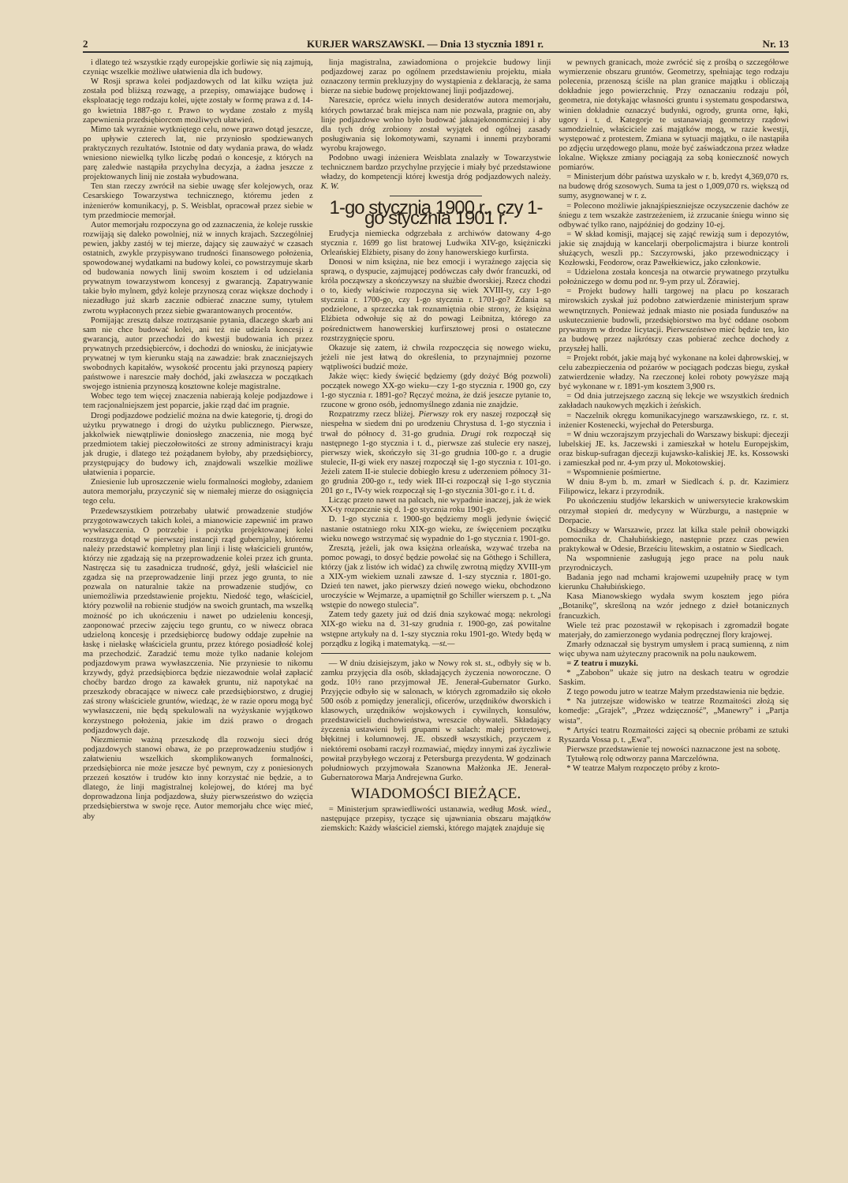2 KURJER WARSZAWSKI. — Dnia 13 stycznia 1891 r. Nr. 13
i dlatego też wszystkie rządy europejskie gorliwie się nią zajmują, czyniąc wszelkie możliwe ułatwienia dla ich budowy.
W Rosji sprawa kolei podjazdowych od lat kilku wzięta już została pod bliższą rozwagę, a przepisy, omawiające budowę i eksploatację tego rodzaju kolei, ujęte zostały w formę prawa z d. 14-go kwietnia 1887-go r. Prawo to wydane zostało z myślą zapewnienia przedsiębiorcom możliwych ułatwień.
Mimo tak wyraźnie wytkniętego celu, nowe prawo dotąd jeszcze, po upływie czterech lat, nie przyniosło spodziewanych praktycznych rezultatów. Istotnie od daty wydania prawa, do władz wniesiono niewielką tylko liczbę podań o koncesje, z których na parę zaledwie nastąpiła przychylna decyzja, a żadna jeszcze z projektowanych linij nie została wybudowana.
Ten stan rzeczy zwrócił na siebie uwagę sfer kolejowych, oraz Cesarskiego Towarzystwa technicznego, któremu jeden z inżenierów komunikacyj, p. S. Weisblat, opracował przez siebie w tym przedmiocie memorjał.
Autor memorjału rozpoczyna go od zaznaczenia, że koleje russkie rozwijają się daleko powolniej, niż w innych krajach. Szczególniej pewien, jakby zastój w tej mierze, dający się zauważyć w czasach ostatnich, zwykle przypisywano trudności finansowego położenia, spowodowanej wydatkami na budowy kolei, co powstrzymuje skarb od budowania nowych linij swoim kosztem i od udzielania prywatnym towarzystwom koncesyj z gwarancją. Zapatrywanie takie było mylnem, gdyż koleje przynoszą coraz większe dochody i niezadługo już skarb zacznie odbierać znaczne sumy, tytułem zwrotu wypłaconych przez siebie gwarantowanych procentów.
Pomijając zresztą dalsze roztrząsanie pytania, dlaczego skarb ani sam nie chce budować kolei, ani też nie udziela koncesji z gwarancją, autor przechodzi do kwestji budowania ich przez prywatnych przedsiębierców, i dochodzi do wniosku, że inicjatywie prywatnej w tym kierunku stają na zawadzie: brak znaczniejszych swobodnych kapitałów, wysokość procentu jaki przynoszą papiery państwowe i nareszcie mały dochód, jaki zwłaszcza w początkach swojego istnienia przynoszą kosztowne koleje magistralne.
Wobec tego tem więcej znaczenia nabierają koleje podjazdowe i tem racjonalniejszem jest poparcie, jakie rząd dać im pragnie.
Drogi podjazdowe podzielić można na dwie kategorie, tj. drogi do użytku prywatnego i drogi do użytku publicznego. Pierwsze, jakkolwiek niewątpliwie doniosłego znaczenia, nie mogą być przedmiotem takiej pieczołowitości ze strony administracyi kraju jak drugie, i dlatego też pożądanem byłoby, aby przedsiębiorcy, przystępujący do budowy ich, znajdowali wszelkie możliwe ułatwienia i poparcie.
Zniesienie lub uproszczenie wielu formalności mogłoby, zdaniem autora memorjału, przyczynić się w niemałej mierze do osiągnięcia tego celu.
Przedewszystkiem potrzebaby ułatwić prowadzenie studjów przygotowawczych takich kolei, a mianowicie zapewnić im prawo wywłaszczenia. O potrzebie i pożytku projektowanej kolei rozstrzyga dotąd w pierwszej instancji rząd gubernjalny, któremu należy przedstawić kompletny plan linji i listę właścicieli gruntów, którzy nie zgadzają się na przeprowadzenie kolei przez ich grunta. Nastręcza się tu zasadnicza trudność, gdyż, jeśli właściciel nie zgadza się na przeprowadzenie linji przez jego grunta, to nie pozwala on naturalnie także na prowadzenie studjów, co uniemożliwia przedstawienie projektu. Niedość tego, właściciel, który pozwolił na robienie studjów na swoich gruntach, ma wszelką możność po ich ukończeniu i nawet po udzieleniu koncesji, zaoponować przeciw zajęciu tego gruntu, co w niwecz obraca udzieloną koncesję i przedsiębiorcę budowy oddaje zupełnie na łaskę i niełaskę właściciela gruntu, przez którego posiadłość kolej ma przechodzić. Zaradzić temu może tylko nadanie kolejom podjazdowym prawa wywłaszczenia. Nie przyniesie to nikomu krzywdy, gdyż przedsiębiorca będzie niezawodnie wolał zapłacić choćby bardzo drogo za kawałek gruntu, niż napotykać na przeszkody obracające w niwecz całe przedsiębiorstwo, z drugiej zaś strony właściciele gruntów, wiedząc, że w razie oporu mogą być wywłaszczeni, nie będą spekulowali na wyżyskanie wyjątkowo korzystnego położenia, jakie im dziś prawo o drogach podjazdowych daje.
Niezmiernie ważną przeszkodę dla rozwoju sieci dróg podjazdowych stanowi obawa, że po przeprowadzeniu studjów i załatwieniu wszelkich skomplikowanych formalności, przedsiębiorca nie może jeszcze być pewnym, czy z poniesionych przezeń kosztów i trudów kto inny korzystać nie będzie, a to dlatego, że linji magistralnej kolejowej, do której ma być doprowadzona linja podjazdowa, służy pierwszeństwo do wzięcia przedsiębierstwa w swoje ręce. Autor memorjału chce więc mieć, aby
linja magistralna, zawiadomiona o projekcie budowy linji podjazdowej zaraz po ogólnem przedstawieniu projektu, miała oznaczony termin prekluzyjny do wystąpienia z deklaracją, że sama bierze na siebie budowę projektowanej linji podjazdowej.
Nareszcie, oprócz wielu innych desideratów autora memorjału, których powtarzać brak miejsca nam nie pozwala, pragnie on, aby linje podjazdowe wolno było budować jaknajekonomiczniej i aby dla tych dróg zrobiony został wyjątek od ogólnej zasady posługiwania się lokomotywami, szynami i innemi przyborami wyrobu krajowego.
Podobno uwagi inżeniera Weisblata znalazły w Towarzystwie technicznem bardzo przychylne przyjęcie i miały być przedstawione władzy, do kompetencji której kwestja dróg podjazdowych należy. K. W.
1-go stycznia 1900 r., czy 1-go stycznia 1901 r.
Erudycja niemiecka odgrzebała z archiwów datowany 4-go stycznia r. 1699 go list bratowej Ludwika XIV-go, księżniczki Orleańskiej Elżbiety, pisany do żony hanowerskiego kurfirsta.
Donosi w nim księżna, nie bez emocji i wyraźnego zajęcia się sprawą, o dyspucie, zajmującej podówczas cały dwór francuzki, od króla począwszy a skończywszy na służbie dworskiej. Rzecz chodzi o to, kiedy właściwie rozpoczyna się wiek XVIII-ty, czy 1-go stycznia r. 1700-go, czy 1-go stycznia r. 1701-go? Zdania są podzielone, a sprzeczka tak roznamiętnia obie strony, że księżna Elżbieta odwołuje się aż do powagi Leibnitza, którego za pośrednictwem hanowerskiej kurfirsztowej prosi o ostateczne rozstrzygnięcie sporu.
Okazuje się zatem, iż chwila rozpoczęcia się nowego wieku, jeżeli nie jest łatwą do określenia, to przynajmniej pozorne wątpliwości budzić może.
Jakże więc: kiedy święcić będziemy (gdy dożyć Bóg pozwoli) początek nowego XX-go wieku—czy 1-go stycznia r. 1900 go, czy 1-go stycznia r. 1891-go? Ręczyć można, że dziś jeszcze pytanie to, rzucone w grono osób, jednomyślnego zdania nie znajdzie.
Rozpatrzmy rzecz bliżej. Pierwszy rok ery naszej rozpoczął się niespełna w siedem dni po urodzeniu Chrystusa d. 1-go stycznia i trwał do północy d. 31-go grudnia. Drugi rok rozpoczął się następnego 1-go stycznia i t. d., pierwsze zaś stulecie ery naszej, pierwszy wiek, skończyło się 31-go grudnia 100-go r. a drugie stulecie, II-gi wiek ery naszej rozpoczął się 1-go stycznia r. 101-go. Jeżeli zatem II-ie stulecie dobiegło kresu z uderzeniem północy 31-go grudnia 200-go r., tedy wiek III-ci rozpoczął się 1-go stycznia 201 go r., IV-ty wiek rozpoczął się 1-go stycznia 301-go r. i t. d.
Licząc przeto nawet na palcach, nie wypadnie inaczej, jak że wiek XX-ty rozpocznie się d. 1-go stycznia roku 1901-go.
D. 1-go stycznia r. 1900-go będziemy mogli jedynie święcić nastanie ostatniego roku XIX-go wieku, ze święceniem początku wieku nowego wstrzymać się wypadnie do 1-go stycznia r. 1901-go.
Zresztą, jeżeli, jak owa księżna orleańska, wzywać trzeba na pomoc powagi, to dosyć będzie powołać się na Göthego i Schillera, którzy (jak z listów ich widać) za chwilę zwrotną między XVIII-ym a XIX-ym wiekiem uznali zawsze d. 1-szy stycznia r. 1801-go. Dzień ten nawet, jako pierwszy dzień nowego wieku, obchodzono uroczyście w Wejmarze, a upamiętnił go Schiller wierszem p. t. „Na wstępie do nowego stulecia”.
Zatem tedy gazety już od dziś dnia szykować mogą: nekrologi XIX-go wieku na d. 31-szy grudnia r. 1900-go, zaś powitalne wstępne artykuły na d. 1-szy stycznia roku 1901-go. Wtedy będą w porządku z logiką i matematyką. —st.—
— W dniu dzisiejszym, jako w Nowy rok st. st., odbyły się w b. zamku przyjęcia dla osób, składających życzenia noworoczne. O godz. 10½ rano przyjmował JE. Jenerał-Gubernator Gurko. Przyjęcie odbyło się w salonach, w których zgromadziło się około 500 osób z pomiędzy jeneralicji, oficerów, urzędników dworskich i klasowych, urzędników wojskowych i cywilnych, konsulów, przedstawicieli duchowieństwa, wreszcie obywateli. Składający życzenia ustawieni byli grupami w salach: małej portretowej, błękitnej i kolumnowej. JE. obszedł wszystkich, przyczem z niektóremi osobami raczył rozmawiać, między innymi zaś życzliwie powitał przybyłego wczoraj z Petersburga prezydenta. W godzinach południowych przyjmowała Szanowna Małżonka JE. Jenerał-Gubernatorowa Marja Andrejewna Gurko.
WIADOMOŚCI BIEŻĄCE.
= Ministerjum sprawiedliwości ustanawia, według Mosk. wied., następujące przepisy, tyczące się ujawniania obszaru majątków ziemskich: Każdy właściciel ziemski, którego majątek znajduje się
w pewnych granicach, może zwrócić się z prośbą o szczegółowe wymierzenie obszaru gruntów. Geometrzy, spełniając tego rodzaju polecenia, przenoszą ściśle na plan granice majątku i obliczają dokładnie jego powierzchnię. Przy oznaczaniu rodzaju pól, geometra, nie dotykając własności gruntu i systematu gospodarstwa, winien dokładnie oznaczyć budynki, ogrody, grunta orne, łąki, ugory i t. d. Kategorje te ustanawiają geometrzy rządowi samodzielnie, właściciele zaś majątków mogą, w razie kwestji, występować z protestem. Zmiana w sytuacji majątku, o ile nastąpiła po zdjęciu urzędowego planu, może być zaświadczona przez władze lokalne. Większe zmiany pociągają za sobą konieczność nowych pomiarów.
= Ministerjum dóbr państwa uzyskało w r. b. kredyt 4,369,070 rs. na budowę dróg szosowych. Suma ta jest o 1,009,070 rs. większą od sumy, asygnowanej w r. z.
= Polecono możliwie jaknajśpieszniejsze oczyszczenie dachów ze śniegu z tem wszakże zastrzeżeniem, iż zrzucanie śniegu winno się odbywać tylko rano, najpóźniej do godziny 10-ej.
= W skład komisji, mającej się zająć rewizją sum i depozytów, jakie się znajdują w kancelarji oberpolicmajstra i biurze kontroli służących, weszli pp.: Szczyrowski, jako przewodniczący i Kozłowski, Feodorow, oraz Pawełkiewicz, jako członkowie.
= Udzielona została koncesja na otwarcie prywatnego przytułku położniczego w domu pod nr. 9-ym przy ul. Żórawiej.
= Projekt budowy halli targowej na placu po koszarach mirowskich zyskał już podobno zatwierdzenie ministerjum spraw wewnętrznych. Ponieważ jednak miasto nie posiada funduszów na uskutecznienie budowli, przedsiębiorstwo ma być oddane osobom prywatnym w drodze licytacji. Pierwszeństwo mieć będzie ten, kto za budowę przez najkrótszy czas pobierać zechce dochody z przyszłej halli.
= Projekt robót, jakie mają być wykonane na kolei dąbrowskiej, w celu zabezpieczenia od pożarów w pociągach podczas biegu, zyskał zatwierdzenie władzy. Na rzeczonej kolei roboty powyższe mają być wykonane w r. 1891-ym kosztem 3,900 rs.
= Od dnia jutrzejszego zaczną się lekcje we wszystkich średnich zakładach naukowych męzkich i żeńskich.
= Naczelnik okręgu komunikacyjnego warszawskiego, rz. r. st. inżenier Kostenecki, wyjechał do Petersburga.
= W dniu wczorajszym przyjechali do Warszawy biskupi: djecezji lubelskiej JE. ks. Jaczewski i zamieszkał w hotelu Europejskim, oraz biskup-sufragan djecezji kujawsko-kaliskiej JE. ks. Kossowski i zamieszkał pod nr. 4-ym przy ul. Mokotowskiej.
= Wspomnienie pośmiertne.
W dniu 8-ym b. m. zmarł w Siedlcach ś. p. dr. Kazimierz Filipowicz, lekarz i przyrodnik.
Po ukończeniu studjów lekarskich w uniwersytecie krakowskim otrzymał stopień dr. medycyny w Würzburgu, a następnie w Dorpacie.
Osiadłszy w Warszawie, przez lat kilka stale pełnił obowiązki pomocnika dr. Chałubińskiego, następnie przez czas pewien praktykował w Odesie, Brześciu litewskim, a ostatnio w Siedlcach.
Na wspomnienie zasługują jego prace na polu nauk przyrodniczych.
Badania jego nad mchami krajowemi uzupełniły pracę w tym kierunku Chałubińskiego.
Kasa Mianowskiego wydała swym kosztem jego pióra „Botanikę”, skreśloną na wzór jednego z dzieł botanicznych francuzkich.
Wiele też prac pozostawił w rękopisach i zgromadził bogate materjały, do zamierzonego wydania podręcznej flory krajowej.
Zmarły odznaczał się bystrym umysłem i pracą sumienną, z nim więc ubywa nam użyteczny pracownik na polu naukowem.
= Z teatru i muzyki.
* „Zabobon” ukaże się jutro na deskach teatru w ogrodzie Saskim.
Z tego powodu jutro w teatrze Małym przedstawienia nie będzie.
* Na jutrzejsze widowisko w teatrze Rozmaitości złożą się komedje: „Grajek”, „Przez wdzięczność”, „Manewry” i „Partja wista”.
* Artyści teatru Rozmaitości zajęci są obecnie próbami ze sztuki Ryszarda Vossa p. t. „Ewa”.
Pierwsze przedstawienie tej nowości naznaczone jest na sobotę.
Tytułową rolę odtworzy panna Marczelówna.
* W teatrze Małym rozpoczęto próby z kroto-